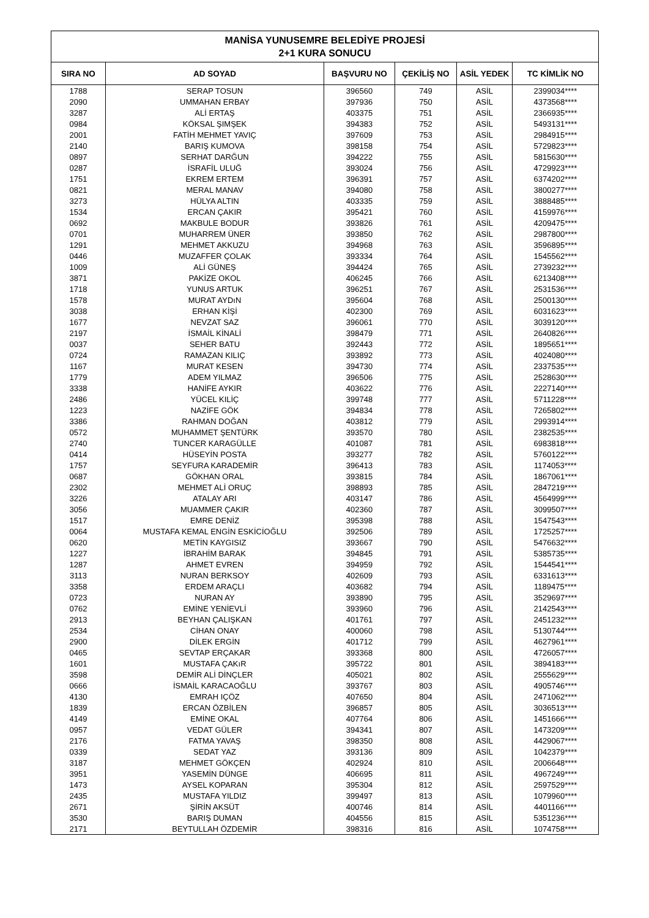| MANİSA YUNUSEMRE BELEDİYE PROJESİ 2+1 KURA SONUCU | | | | | |
| --- | --- | --- | --- | --- | --- |
| SIRA NO | AD SOYAD | BAŞVURU NO | ÇEKİLİŞ NO | ASİL YEDEK | TC KİMLİK NO |
| 1788 | SERAP TOSUN | 396560 | 749 | ASİL | 2399034**** |
| 2090 | UMMAHAN ERBAY | 397936 | 750 | ASİL | 4373568**** |
| 3287 | ALİ ERTAŞ | 403375 | 751 | ASİL | 2366935**** |
| 0984 | KÖKSAL ŞIMŞEK | 394383 | 752 | ASİL | 5493131**** |
| 2001 | FATİH MEHMET YAVIÇ | 397609 | 753 | ASİL | 2984915**** |
| 2140 | BARIŞ KUMOVA | 398158 | 754 | ASİL | 5729823**** |
| 0897 | SERHAT DARĞUN | 394222 | 755 | ASİL | 5815630**** |
| 0287 | İSRAFİL ULUĞ | 393024 | 756 | ASİL | 4729923**** |
| 1751 | EKREM ERTEM | 396391 | 757 | ASİL | 6374202**** |
| 0821 | MERAL MANAV | 394080 | 758 | ASİL | 3800277**** |
| 3273 | HÜLYA ALTIN | 403335 | 759 | ASİL | 3888485**** |
| 1534 | ERCAN ÇAKIR | 395421 | 760 | ASİL | 4159976**** |
| 0692 | MAKBULE BODUR | 393826 | 761 | ASİL | 4209475**** |
| 0701 | MUHARREM ÜNER | 393850 | 762 | ASİL | 2987800**** |
| 1291 | MEHMET AKKUZU | 394968 | 763 | ASİL | 3596895**** |
| 0446 | MUZAFFER ÇOLAK | 393334 | 764 | ASİL | 1545562**** |
| 1009 | ALİ GÜNEŞ | 394424 | 765 | ASİL | 2739232**** |
| 3871 | PAKİZE OKOL | 406245 | 766 | ASİL | 6213408**** |
| 1718 | YUNUS ARTUK | 396251 | 767 | ASİL | 2531536**** |
| 1578 | MURAT AYDıN | 395604 | 768 | ASİL | 2500130**** |
| 3038 | ERHAN KİŞİ | 402300 | 769 | ASİL | 6031623**** |
| 1677 | NEVZAT SAZ | 396061 | 770 | ASİL | 3039120**** |
| 2197 | İSMAİL KİNALİ | 398479 | 771 | ASİL | 2640826**** |
| 0037 | SEHER BATU | 392443 | 772 | ASİL | 1895651**** |
| 0724 | RAMAZAN KILIÇ | 393892 | 773 | ASİL | 4024080**** |
| 1167 | MURAT KESEN | 394730 | 774 | ASİL | 2337535**** |
| 1779 | ADEM YILMAZ | 396506 | 775 | ASİL | 2528630**** |
| 3338 | HANİFE AYKIR | 403622 | 776 | ASİL | 2227140**** |
| 2486 | YÜCEL KILİÇ | 399748 | 777 | ASİL | 5711228**** |
| 1223 | NAZİFE GÖK | 394834 | 778 | ASİL | 7265802**** |
| 3386 | RAHMAN DOĞAN | 403812 | 779 | ASİL | 2993914**** |
| 0572 | MUHAMMET ŞENTÜRK | 393570 | 780 | ASİL | 2382535**** |
| 2740 | TUNCER KARAGÜLLE | 401087 | 781 | ASİL | 6983818**** |
| 0414 | HÜSEYİN POSTA | 393277 | 782 | ASİL | 5760122**** |
| 1757 | SEYFURA KARADEMİR | 396413 | 783 | ASİL | 1174053**** |
| 0687 | GÖKHAN ORAL | 393815 | 784 | ASİL | 1867061**** |
| 2302 | MEHMET ALİ ORUÇ | 398893 | 785 | ASİL | 2847219**** |
| 3226 | ATALAY ARI | 403147 | 786 | ASİL | 4564999**** |
| 3056 | MUAMMER ÇAKIR | 402360 | 787 | ASİL | 3099507**** |
| 1517 | EMRE DENİZ | 395398 | 788 | ASİL | 1547543**** |
| 0064 | MUSTAFA KEMAL ENGİN ESKİCİOĞLU | 392506 | 789 | ASİL | 1725257**** |
| 0620 | METİN KAYGISIZ | 393667 | 790 | ASİL | 5476632**** |
| 1227 | İBRAHİM BARAK | 394845 | 791 | ASİL | 5385735**** |
| 1287 | AHMET EVREN | 394959 | 792 | ASİL | 1544541**** |
| 3113 | NURAN BERKSOY | 402609 | 793 | ASİL | 6331613**** |
| 3358 | ERDEM ARAÇLI | 403682 | 794 | ASİL | 1189475**** |
| 0723 | NURAN AY | 393890 | 795 | ASİL | 3529697**** |
| 0762 | EMİNE YENİEVLİ | 393960 | 796 | ASİL | 2142543**** |
| 2913 | BEYHAN ÇALIŞKAN | 401761 | 797 | ASİL | 2451232**** |
| 2534 | CİHAN ONAY | 400060 | 798 | ASİL | 5130744**** |
| 2900 | DİLEK ERGİN | 401712 | 799 | ASİL | 4627961**** |
| 0465 | SEVTAP ERÇAKAR | 393368 | 800 | ASİL | 4726057**** |
| 1601 | MUSTAFA ÇAKıR | 395722 | 801 | ASİL | 3894183**** |
| 3598 | DEMİR ALİ DİNÇLER | 405021 | 802 | ASİL | 2555629**** |
| 0666 | İSMAİL KARACAOĞLU | 393767 | 803 | ASİL | 4905746**** |
| 4130 | EMRAH IÇÖZ | 407650 | 804 | ASİL | 2471062**** |
| 1839 | ERCAN ÖZBİLEN | 396857 | 805 | ASİL | 3036513**** |
| 4149 | EMİNE OKAL | 407764 | 806 | ASİL | 1451666**** |
| 0957 | VEDAT GÜLER | 394341 | 807 | ASİL | 1473209**** |
| 2176 | FATMA YAVAŞ | 398350 | 808 | ASİL | 4429067**** |
| 0339 | SEDAT YAZ | 393136 | 809 | ASİL | 1042379**** |
| 3187 | MEHMET GÖKÇEN | 402924 | 810 | ASİL | 2006648**** |
| 3951 | YASEMİN DÜNGE | 406695 | 811 | ASİL | 4967249**** |
| 1473 | AYSEL KOPARAN | 395304 | 812 | ASİL | 2597529**** |
| 2435 | MUSTAFA YILDIZ | 399497 | 813 | ASİL | 1079960**** |
| 2671 | ŞİRİN AKSÜT | 400746 | 814 | ASİL | 4401166**** |
| 3530 | BARIŞ DUMAN | 404556 | 815 | ASİL | 5351236**** |
| 2171 | BEYTULLAH ÖZDEMİR | 398316 | 816 | ASİL | 1074758**** |